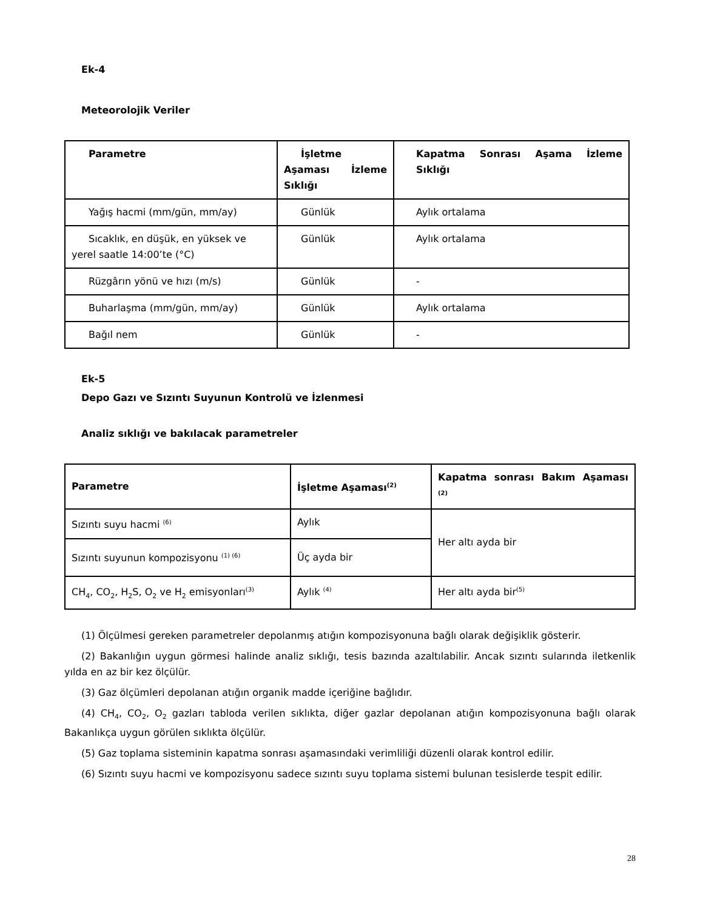Ek-4
Meteorolojik Veriler
| Parametre | İşletme Aşaması İzleme Sıklığı | Kapatma Sonrası Aşama İzleme Sıklığı |
| --- | --- | --- |
| Yağış hacmi (mm/gün, mm/ay) | Günlük | Aylık ortalama |
| Sıcaklık, en düşük, en yüksek ve yerel saatle 14:00’te (°C) | Günlük | Aylık ortalama |
| Rüzgârın yönü ve hızı (m/s) | Günlük | - |
| Buharlaşma (mm/gün, mm/ay) | Günlük | Aylık ortalama |
| Bağıl nem | Günlük | - |
Ek-5
Depo Gazı ve Sızıntı Suyunun Kontrolü ve İzlenmesi
Analiz sıklığı ve bakılacak parametreler
| Parametre | İşletme Aşaması<sup>(2)</sup> | Kapatma sonrası Bakım Aşaması <sup>(2)</sup> |
| --- | --- | --- |
| Sızıntı suyu hacmi <sup>(6)</sup> | Aylık | Her altı ayda bir |
| Sızıntı suyunun kompozisyonu <sup>(1) (6)</sup> | Üç ayda bir | |
| CH<sub>4</sub>, CO<sub>2</sub>, H<sub>2</sub>S, O<sub>2</sub> ve H<sub>2</sub> emisyonları<sup>(3)</sup> | Aylık <sup>(4)</sup> | Her altı ayda bir<sup>(5)</sup> |
(1) Ölçülmesi gereken parametreler depolanmış atığın kompozisyonuna bağlı olarak değişiklik gösterir.
(2) Bakanlığın uygun görmesi halinde analiz sıklığı, tesis bazında azaltılabilir. Ancak sızıntı sularında iletkenlik yılda en az bir kez ölçülür.
(3) Gaz ölçümleri depolanan atığın organik madde içeriğine bağlıdır.
(4) CH<sub>4</sub>, CO<sub>2</sub>, O<sub>2</sub> gazları tabloda verilen sıklıkta, diğer gazlar depolanan atığın kompozisyonuna bağlı olarak Bakanlıkça uygun görülen sıklıkta ölçülür.
(5) Gaz toplama sisteminin kapatma sonrası aşamasındaki verimliliği düzenli olarak kontrol edilir.
(6) Sızıntı suyu hacmi ve kompozisyonu sadece sızıntı suyu toplama sistemi bulunan tesislerde tespit edilir.
28